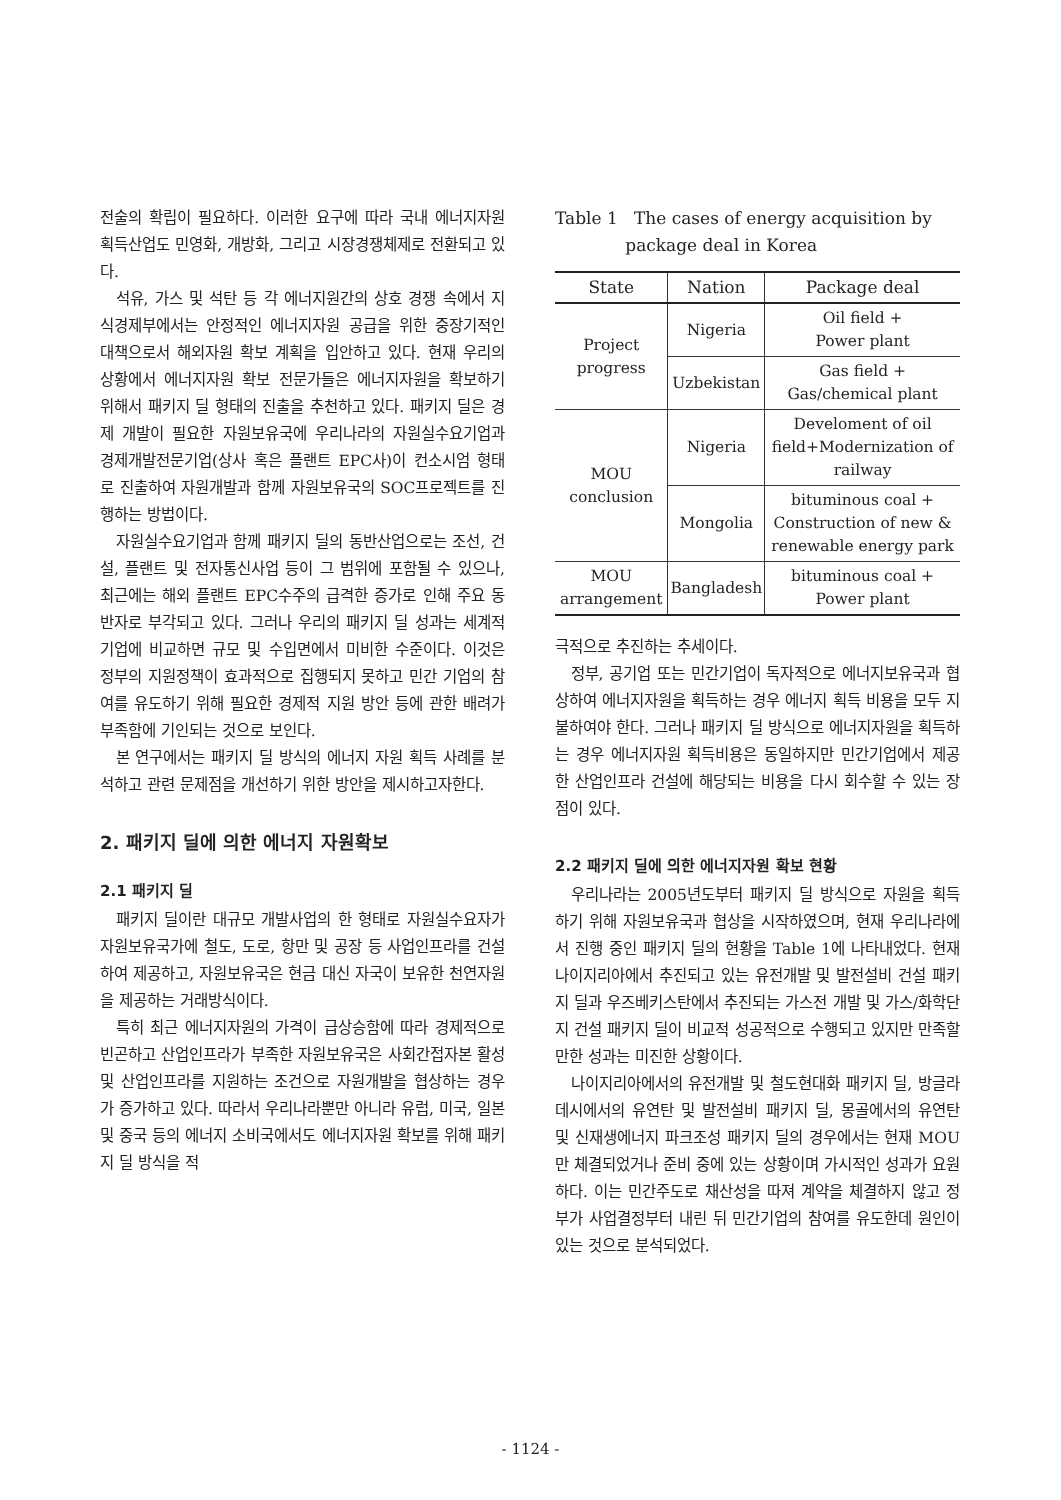전술의 확립이 필요하다. 이러한 요구에 따라 국내 에너지자원 획득산업도 민영화, 개방화, 그리고 시장경쟁체제로 전환되고 있다.
석유, 가스 및 석탄 등 각 에너지원간의 상호 경쟁 속에서 지식경제부에서는 안정적인 에너지자원 공급을 위한 중장기적인 대책으로서 해외자원 확보 계획을 입안하고 있다. 현재 우리의 상황에서 에너지자원 확보 전문가들은 에너지자원을 확보하기 위해서 패키지 딜 형태의 진출을 추천하고 있다. 패키지 딜은 경제 개발이 필요한 자원보유국에 우리나라의 자원실수요기업과 경제개발전문기업(상사 혹은 플랜트 EPC사)이 컨소시엄 형태로 진출하여 자원개발과 함께 자원보유국의 SOC프로젝트를 진행하는 방법이다.
자원실수요기업과 함께 패키지 딜의 동반산업으로는 조선, 건설, 플랜트 및 전자통신사업 등이 그 범위에 포함될 수 있으나, 최근에는 해외 플랜트 EPC수주의 급격한 증가로 인해 주요 동반자로 부각되고 있다. 그러나 우리의 패키지 딜 성과는 세계적 기업에 비교하면 규모 및 수입면에서 미비한 수준이다. 이것은 정부의 지원정책이 효과적으로 집행되지 못하고 민간 기업의 참여를 유도하기 위해 필요한 경제적 지원 방안 등에 관한 배려가 부족함에 기인되는 것으로 보인다.
본 연구에서는 패키지 딜 방식의 에너지 자원 획득 사례를 분석하고 관련 문제점을 개선하기 위한 방안을 제시하고자한다.
2. 패키지 딜에 의한 에너지 자원확보
2.1 패키지 딜
패키지 딜이란 대규모 개발사업의 한 형태로 자원실수요자가 자원보유국가에 철도, 도로, 항만 및 공장 등 사업인프라를 건설하여 제공하고, 자원보유국은 현금 대신 자국이 보유한 천연자원을 제공하는 거래방식이다.
특히 최근 에너지자원의 가격이 급상승함에 따라 경제적으로 빈곤하고 산업인프라가 부족한 자원보유국은 사회간접자본 활성 및 산업인프라를 지원하는 조건으로 자원개발을 협상하는 경우가 증가하고 있다. 따라서 우리나라뿐만 아니라 유럽, 미국, 일본 및 중국 등의 에너지 소비국에서도 에너지자원 확보를 위해 패키지 딜 방식을 적
Table 1 The cases of energy acquisition by
package deal in Korea
| State | Nation | Package deal |
| --- | --- | --- |
| Project progress | Nigeria | Oil field + Power plant |
| | Uzbekistan | Gas field + Gas/chemical plant |
| MOU conclusion | Nigeria | Develoment of oil field+Modernization of railway |
| | Mongolia | bituminous coal + Construction of new & renewable energy park |
| MOU arrangement | Bangladesh | bituminous coal + Power plant |
극적으로 추진하는 추세이다.
정부, 공기업 또는 민간기업이 독자적으로 에너지보유국과 협상하여 에너지자원을 획득하는 경우 에너지 획득 비용을 모두 지불하여야 한다. 그러나 패키지 딜 방식으로 에너지자원을 획득하는 경우 에너지자원 획득비용은 동일하지만 민간기업에서 제공한 산업인프라 건설에 해당되는 비용을 다시 회수할 수 있는 장점이 있다.
2.2 패키지 딜에 의한 에너지자원 확보 현황
우리나라는 2005년도부터 패키지 딜 방식으로 자원을 획득하기 위해 자원보유국과 협상을 시작하였으며, 현재 우리나라에서 진행 중인 패키지 딜의 현황을 Table 1에 나타내었다. 현재 나이지리아에서 추진되고 있는 유전개발 및 발전설비 건설 패키지 딜과 우즈베키스탄에서 추진되는 가스전 개발 및 가스/화학단지 건설 패키지 딜이 비교적 성공적으로 수행되고 있지만 만족할 만한 성과는 미진한 상황이다.
나이지리아에서의 유전개발 및 철도현대화 패키지 딜, 방글라데시에서의 유연탄 및 발전설비 패키지 딜, 몽골에서의 유연탄 및 신재생에너지 파크조성 패키지 딜의 경우에서는 현재 MOU만 체결되었거나 준비 중에 있는 상황이며 가시적인 성과가 요원하다. 이는 민간주도로 채산성을 따져 계약을 체결하지 않고 정부가 사업결정부터 내린 뒤 민간기업의 참여를 유도한데 원인이 있는 것으로 분석되었다.
- 1124 -